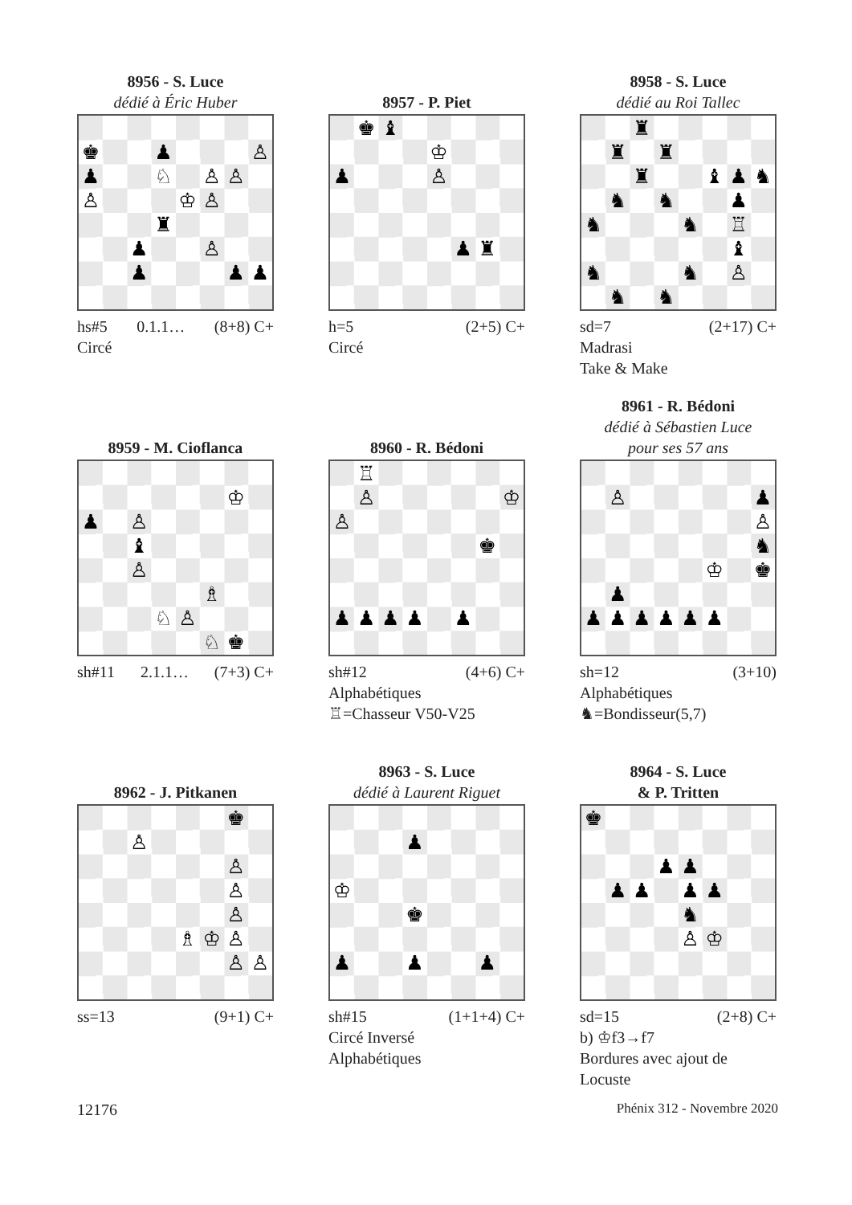8956 - S. Luce
dédié à Éric Huber
♚ ♟ ♙ ♟ ♘ ♙ ♙ ♙ ♔ ♙ ♜ ♟ ♙ ♟ ♟ ♟
hs#5 0.1.1… (8+8) C+
Circé
8957 - P. Piet
♚ ♝ ♔ ♟ ♙ ♟ ♜
h=5 (2+5) C+
Circé
8958 - S. Luce
dédié au Roi Tallec
♜ ♜ ♜ ♜ ♝ ♟ ♞ ♞ ♞ ♟ ♞ ♞ ♖ ♝ ♞ ♞ ♙ ♞ ♞
sd=7 (2+17) C+
Madrasi
Take & Make
8959 - M. Cioflanca
♔ ♟ ♙ ♝ ♙ ♗ ♘ ♙ ♘ ♚
sh#11 2.1.1… (7+3) C+
8960 - R. Bédoni
♖ ♙ ♔ ♙ ♚ ♟ ♟ ♟ ♟ ♟
sh#12 (4+6) C+
Alphabétiques
♖=Chasseur V50-V25
8961 - R. Bédoni
dédié à Sébastien Luce
pour ses 57 ans
♙ ♟ ♙ ♞ ♔ ♚ ♟ ♟ ♟ ♟ ♟ ♟ ♟
sh=12 (3+10)
Alphabétiques
♞=Bondisseur(5,7)
8962 - J. Pitkanen
♚ ♙ ♙ ♙ ♙ ♗ ♔ ♙ ♙ ♙
ss=13 (9+1) C+
8963 - S. Luce
dédié à Laurent Riguet
♟ ♔ ♚ ♟ ♟ ♟
sh#15 (1+1+4) C+
Circé Inversé
Alphabétiques
8964 - S. Luce
& P. Tritten
♚ ♟ ♟ ♟ ♟ ♟ ♟ ♞ ♙ ♔
sd=15 (2+8) C+
b) ♔f3→f7
Bordures avec ajout de Locuste
12176 Phénix 312 - Novembre 2020